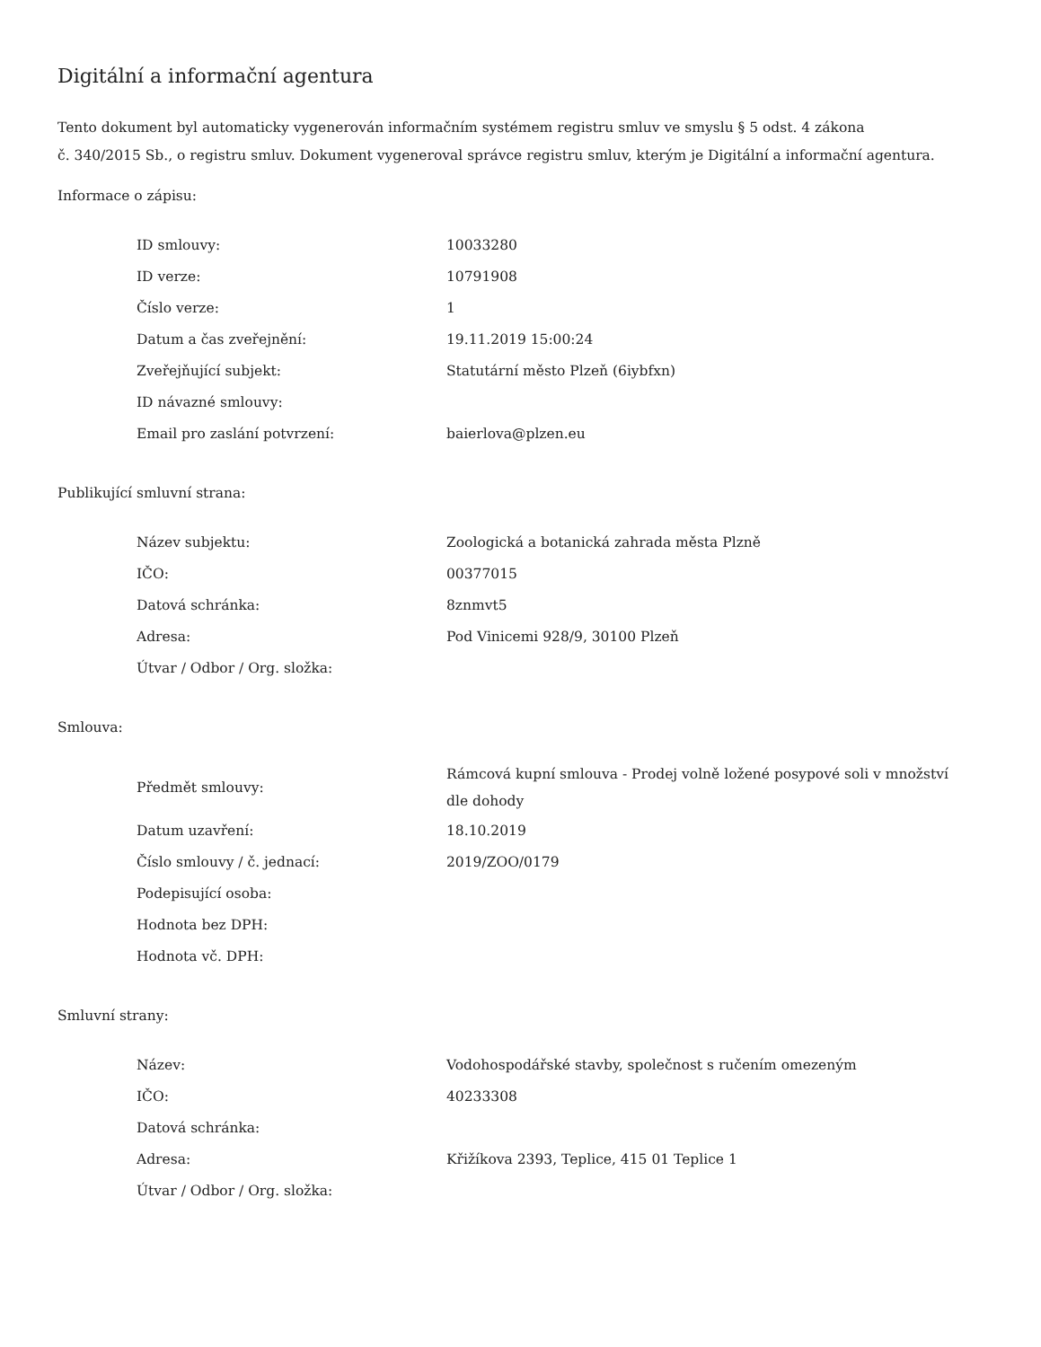Digitální a informační agentura
Tento dokument byl automaticky vygenerován informačním systémem registru smluv ve smyslu § 5 odst. 4 zákona
č. 340/2015 Sb., o registru smluv. Dokument vygeneroval správce registru smluv, kterým je Digitální a informační agentura.
Informace o zápisu:
| ID smlouvy: | 10033280 |
| ID verze: | 10791908 |
| Číslo verze: | 1 |
| Datum a čas zveřejnění: | 19.11.2019 15:00:24 |
| Zveřejňující subjekt: | Statutární město Plzeň (6iybfxn) |
| ID návazné smlouvy: | |
| Email pro zaslání potvrzení: | baierlova@plzen.eu |
Publikující smluvní strana:
| Název subjektu: | Zoologická a botanická zahrada města Plzně |
| IČO: | 00377015 |
| Datová schránka: | 8znmvt5 |
| Adresa: | Pod Vinicemi 928/9, 30100 Plzeň |
| Útvar / Odbor / Org. složka: | |
Smlouva:
| Předmět smlouvy: | Rámcová kupní smlouva - Prodej volně ložené posypové soli v množství dle dohody |
| Datum uzavření: | 18.10.2019 |
| Číslo smlouvy / č. jednací: | 2019/ZOO/0179 |
| Podepisující osoba: | |
| Hodnota bez DPH: | |
| Hodnota vč. DPH: | |
Smluvní strany:
| Název: | Vodohospodářské stavby, společnost s ručením omezeným |
| IČO: | 40233308 |
| Datová schránka: | |
| Adresa: | Křižíkova 2393, Teplice, 415 01 Teplice 1 |
| Útvar / Odbor / Org. složka: | |